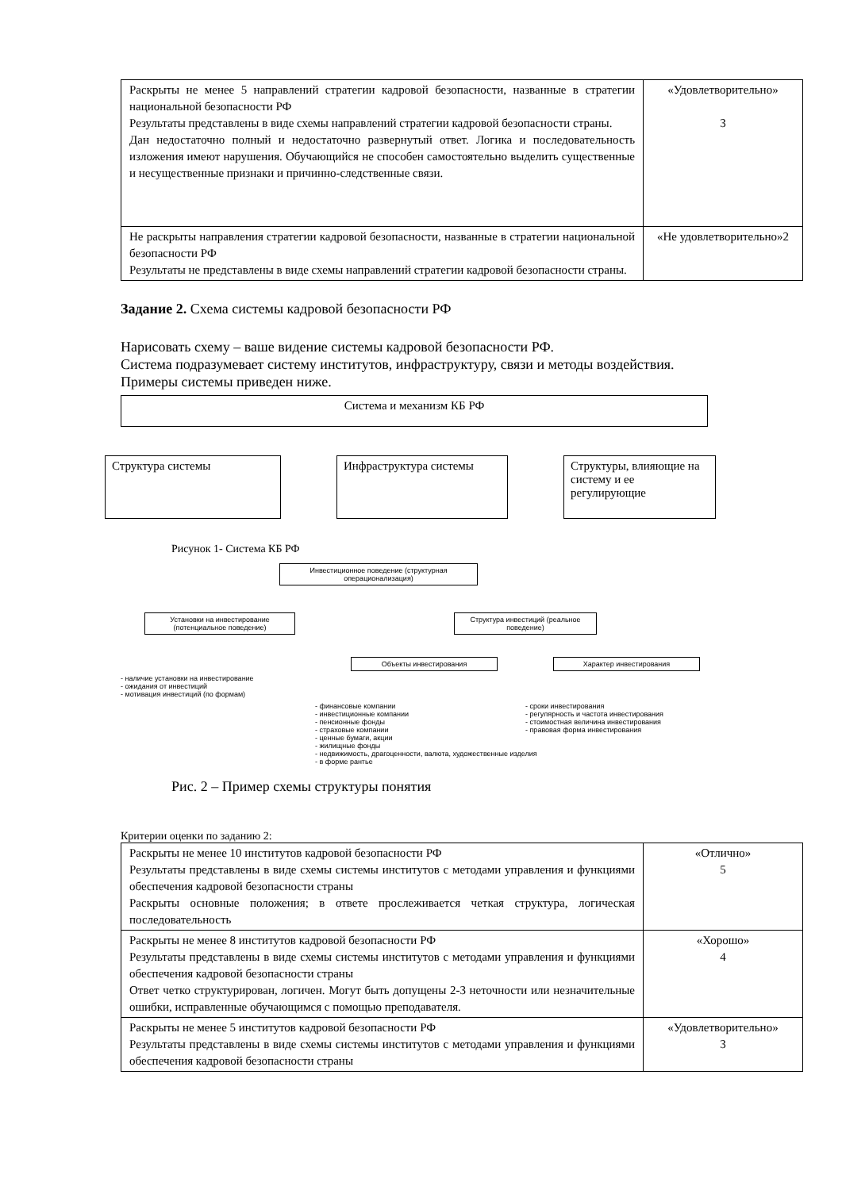| Раскрыты не менее 5 направлений стратегии кадровой безопасности, названные в стратегии национальной безопасности РФ Результаты представлены в виде схемы направлений стратегии кадровой безопасности страны. Дан недостаточно полный и недостаточно развернутый ответ. Логика и последовательность изложения имеют нарушения. Обучающийся не способен самостоятельно выделить существенные и несущественные признаки и причинно-следственные связи. | «Удовлетворительно» 3 |
| Не раскрыты направления стратегии кадровой безопасности, названные в стратегии национальной безопасности РФ Результаты не представлены в виде схемы направлений стратегии кадровой безопасности страны. | «Не удовлетворительно»2 |
Задание 2. Схема системы кадровой безопасности РФ
Нарисовать схему – ваше видение системы кадровой безопасности РФ.
Система подразумевает систему институтов, инфраструктуру, связи и методы воздействия.
Примеры системы приведен ниже.
Система и механизм КБ РФ
Структура системы Инфраструктура системы Структуры, влияющие на систему и ее регулирующие
Рисунок 1- Система КБ РФ
Инвестиционное поведение (структурная операционализация)
Установки на инвестирование (потенциальное поведение)
Структура инвестиций (реальное поведение)
- наличие установки на инвестирование
- ожидания от инвестиций
- мотивация инвестиций (по формам)
Объекты инвестирования Характер инвестирования
- финансовые компании
- инвестиционные компании
- пенсионные фонды
- страховые компании
- ценные бумаги, акции
- жилищные фонды
- недвижимость, драгоценности, валюта, художественные изделия
- в форме рантье
- сроки инвестирования
- регулярность и частота инвестирования
- стоимостная величина инвестирования
- правовая форма инвестирования
Рис. 2 – Пример схемы структуры понятия
Критерии оценки по заданию 2:
| Раскрыты не менее 10 институтов кадровой безопасности РФ Результаты представлены в виде схемы системы институтов с методами управления и функциями обеспечения кадровой безопасности страны Раскрыты основные положения; в ответе прослеживается четкая структура, логическая последовательность | «Отлично» 5 |
| Раскрыты не менее 8 институтов кадровой безопасности РФ Результаты представлены в виде схемы системы институтов с методами управления и функциями обеспечения кадровой безопасности страны Ответ четко структурирован, логичен. Могут быть допущены 2-3 неточности или незначительные ошибки, исправленные обучающимся с помощью преподавателя. | «Хорошо» 4 |
| Раскрыты не менее 5 институтов кадровой безопасности РФ Результаты представлены в виде схемы системы институтов с методами управления и функциями обеспечения кадровой безопасности страны | «Удовлетворительно» 3 |